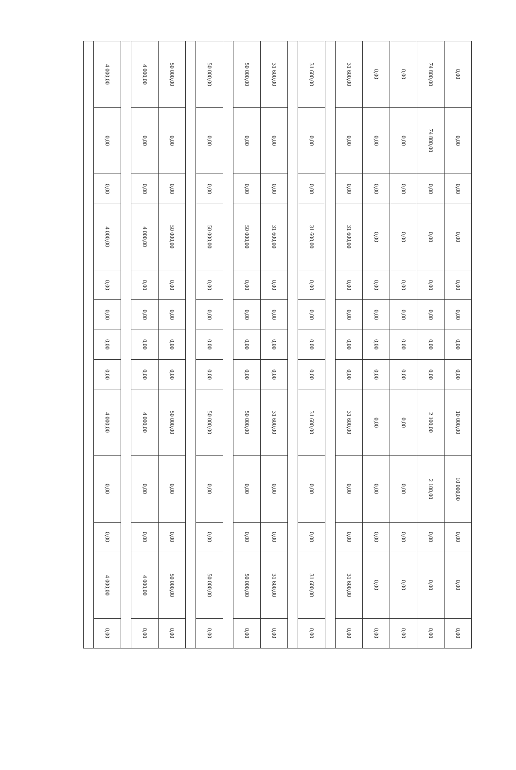| 0,00 | 0,00 | 0,00 | 0,00 | 0,00 | 0,00 | 0,00 | 0,00 | 10 000,00 | 10 000,00 | 0,00 | 0,00 | 0,00 |
| 74 800,00 | 74 800,00 | 0,00 | 0,00 | 0,00 | 0,00 | 0,00 | 0,00 | 2 100,00 | 2 100,00 | 0,00 | 0,00 | 0,00 |
| 0,00 | 0,00 | 0,00 | 0,00 | 0,00 | 0,00 | 0,00 | 0,00 | 0,00 | 0,00 | 0,00 | 0,00 | 0,00 |
| 0,00 | 0,00 | 0,00 | 0,00 | 0,00 | 0,00 | 0,00 | 0,00 | 0,00 | 0,00 | 0,00 | 0,00 | 0,00 |
| 31 600,00 | 0,00 | 0,00 | 31 600,00 | 0,00 | 0,00 | 0,00 | 0,00 | 31 600,00 | 0,00 | 0,00 | 31 600,00 | 0,00 |
| 31 600,00 | 0,00 | 0,00 | 31 600,00 | 0,00 | 0,00 | 0,00 | 0,00 | 31 600,00 | 0,00 | 0,00 | 31 600,00 | 0,00 |
| 31 600,00 | 0,00 | 0,00 | 31 600,00 | 0,00 | 0,00 | 0,00 | 0,00 | 31 600,00 | 0,00 | 0,00 | 31 600,00 | 0,00 |
| 50 000,00 | 0,00 | 0,00 | 50 000,00 | 0,00 | 0,00 | 0,00 | 0,00 | 50 000,00 | 0,00 | 0,00 | 50 000,00 | 0,00 |
| 50 000,00 | 0,00 | 0,00 | 50 000,00 | 0,00 | 0,00 | 0,00 | 0,00 | 50 000,00 | 0,00 | 0,00 | 50 000,00 | 0,00 |
| 50 000,00 | 0,00 | 0,00 | 50 000,00 | 0,00 | 0,00 | 0,00 | 0,00 | 50 000,00 | 0,00 | 0,00 | 50 000,00 | 0,00 |
| 4 000,00 | 0,00 | 0,00 | 4 000,00 | 0,00 | 0,00 | 0,00 | 0,00 | 4 000,00 | 0,00 | 0,00 | 4 000,00 | 0,00 |
| 4 000,00 | 0,00 | 0,00 | 4 000,00 | 0,00 | 0,00 | 0,00 | 0,00 | 4 000,00 | 0,00 | 0,00 | 4 000,00 | 0,00 |